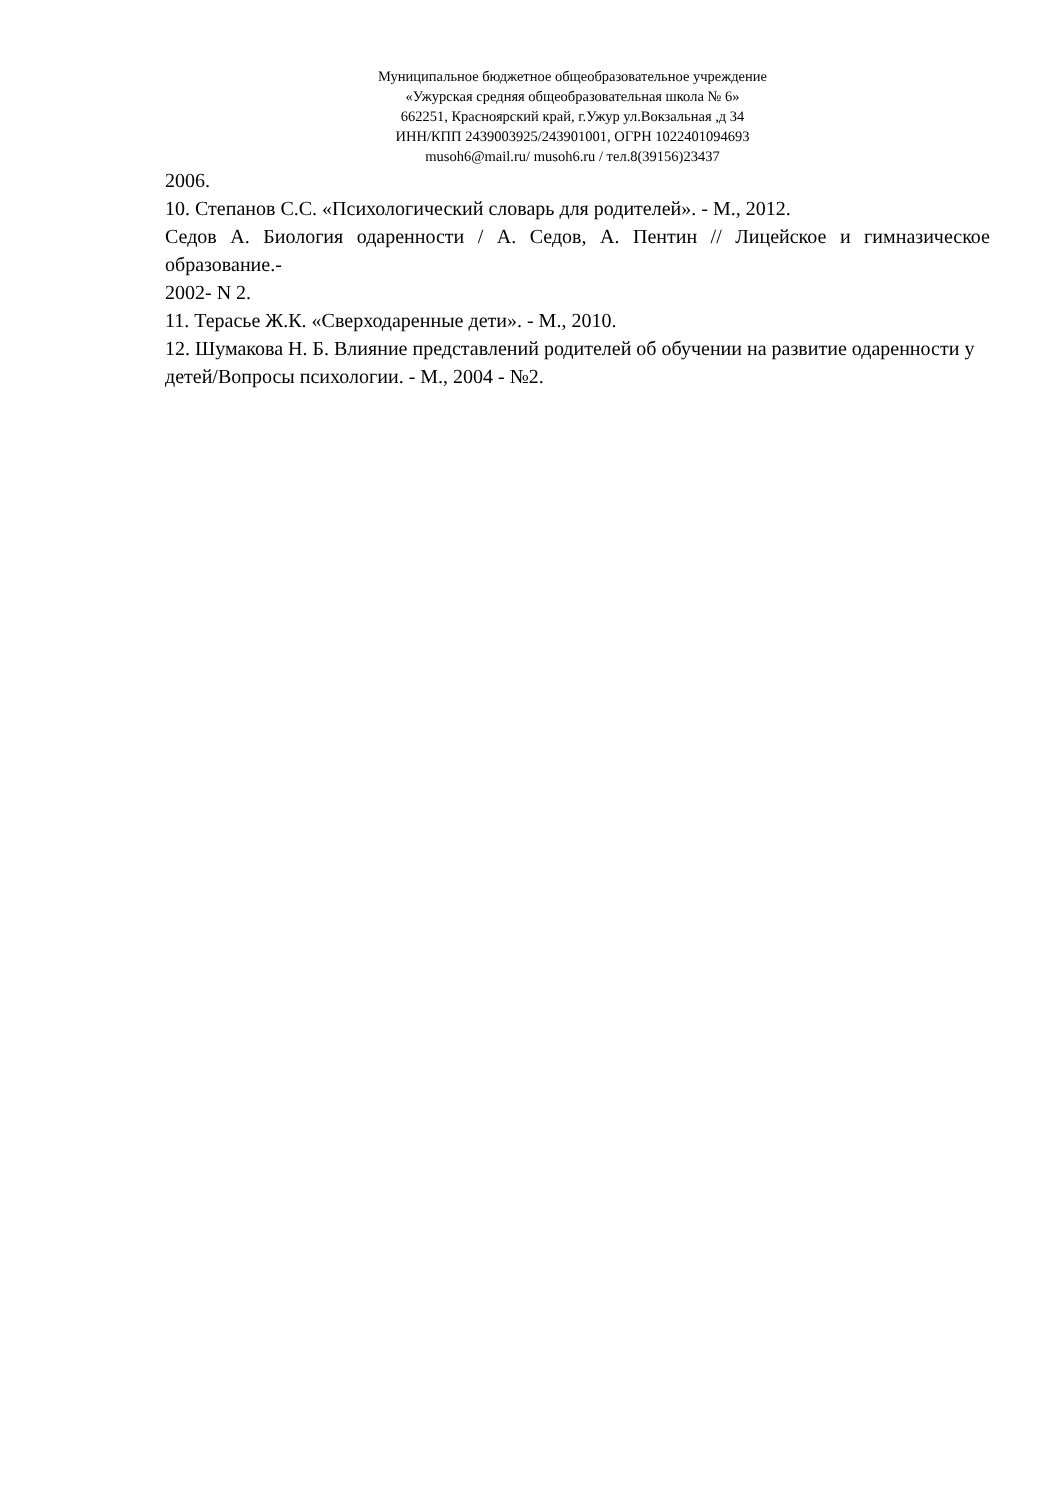Муниципальное бюджетное общеобразовательное учреждение
«Ужурская средняя общеобразовательная школа № 6»
662251, Красноярский край, г.Ужур ул.Вокзальная ,д 34
ИНН/КПП 2439003925/243901001, ОГРН 1022401094693
musoh6@mail.ru/ musoh6.ru / тел.8(39156)23437
2006.
10. Степанов С.С. «Психологический словарь для родителей». - М., 2012.
Седов А. Биология одаренности / А. Седов, А. Пентин // Лицейское и гимназическое образование.-
2002- N 2.
11. Терасье Ж.К. «Сверходаренные дети». - М., 2010.
12. Шумакова Н. Б. Влияние представлений родителей об обучении на развитие одаренности у
детей/Вопросы психологии. - М., 2004 - №2.